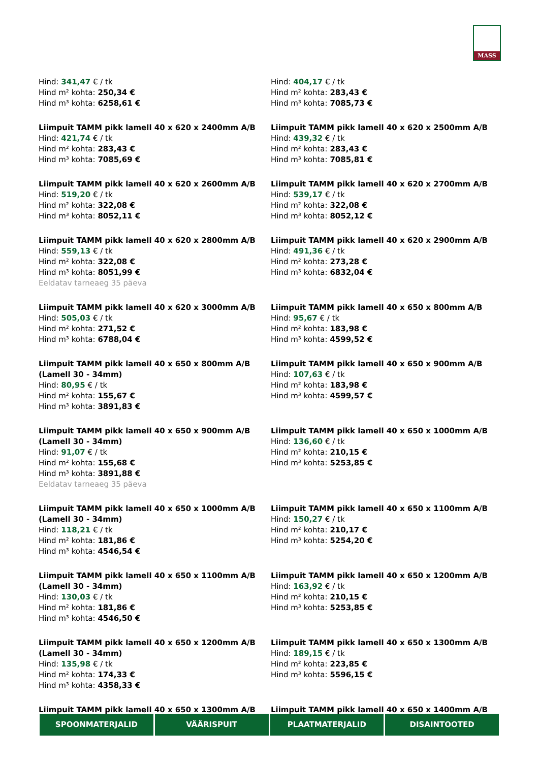MASS
Hind: 341,47 € / tk
Hind m² kohta: 250,34 €
Hind m³ kohta: 6258,61 €
Hind: 404,17 € / tk
Hind m² kohta: 283,43 €
Hind m³ kohta: 7085,73 €
Liimpuit TAMM pikk lamell 40 x 620 x 2400mm A/B
Hind: 421,74 € / tk
Hind m² kohta: 283,43 €
Hind m³ kohta: 7085,69 €
Liimpuit TAMM pikk lamell 40 x 620 x 2500mm A/B
Hind: 439,32 € / tk
Hind m² kohta: 283,43 €
Hind m³ kohta: 7085,81 €
Liimpuit TAMM pikk lamell 40 x 620 x 2600mm A/B
Hind: 519,20 € / tk
Hind m² kohta: 322,08 €
Hind m³ kohta: 8052,11 €
Liimpuit TAMM pikk lamell 40 x 620 x 2700mm A/B
Hind: 539,17 € / tk
Hind m² kohta: 322,08 €
Hind m³ kohta: 8052,12 €
Liimpuit TAMM pikk lamell 40 x 620 x 2800mm A/B
Hind: 559,13 € / tk
Hind m² kohta: 322,08 €
Hind m³ kohta: 8051,99 €
Eeldatav tarneaeg 35 päeva
Liimpuit TAMM pikk lamell 40 x 620 x 2900mm A/B
Hind: 491,36 € / tk
Hind m² kohta: 273,28 €
Hind m³ kohta: 6832,04 €
Liimpuit TAMM pikk lamell 40 x 620 x 3000mm A/B
Hind: 505,03 € / tk
Hind m² kohta: 271,52 €
Hind m³ kohta: 6788,04 €
Liimpuit TAMM pikk lamell 40 x 650 x 800mm A/B
Hind: 95,67 € / tk
Hind m² kohta: 183,98 €
Hind m³ kohta: 4599,52 €
Liimpuit TAMM pikk lamell 40 x 650 x 800mm A/B (Lamell 30 - 34mm)
Hind: 80,95 € / tk
Hind m² kohta: 155,67 €
Hind m³ kohta: 3891,83 €
Liimpuit TAMM pikk lamell 40 x 650 x 900mm A/B
Hind: 107,63 € / tk
Hind m² kohta: 183,98 €
Hind m³ kohta: 4599,57 €
Liimpuit TAMM pikk lamell 40 x 650 x 900mm A/B (Lamell 30 - 34mm)
Hind: 91,07 € / tk
Hind m² kohta: 155,68 €
Hind m³ kohta: 3891,88 €
Eeldatav tarneaeg 35 päeva
Liimpuit TAMM pikk lamell 40 x 650 x 1000mm A/B
Hind: 136,60 € / tk
Hind m² kohta: 210,15 €
Hind m³ kohta: 5253,85 €
Liimpuit TAMM pikk lamell 40 x 650 x 1000mm A/B (Lamell 30 - 34mm)
Hind: 118,21 € / tk
Hind m² kohta: 181,86 €
Hind m³ kohta: 4546,54 €
Liimpuit TAMM pikk lamell 40 x 650 x 1100mm A/B
Hind: 150,27 € / tk
Hind m² kohta: 210,17 €
Hind m³ kohta: 5254,20 €
Liimpuit TAMM pikk lamell 40 x 650 x 1100mm A/B (Lamell 30 - 34mm)
Hind: 130,03 € / tk
Hind m² kohta: 181,86 €
Hind m³ kohta: 4546,50 €
Liimpuit TAMM pikk lamell 40 x 650 x 1200mm A/B
Hind: 163,92 € / tk
Hind m² kohta: 210,15 €
Hind m³ kohta: 5253,85 €
Liimpuit TAMM pikk lamell 40 x 650 x 1200mm A/B (Lamell 30 - 34mm)
Hind: 135,98 € / tk
Hind m² kohta: 174,33 €
Hind m³ kohta: 4358,33 €
Liimpuit TAMM pikk lamell 40 x 650 x 1300mm A/B
Hind: 189,15 € / tk
Hind m² kohta: 223,85 €
Hind m³ kohta: 5596,15 €
Liimpuit TAMM pikk lamell 40 x 650 x 1300mm A/B
Liimpuit TAMM pikk lamell 40 x 650 x 1400mm A/B
SPOONMATERJALID VÄÄRISPUIT PLAATMATERJALID DISAINTOOTED